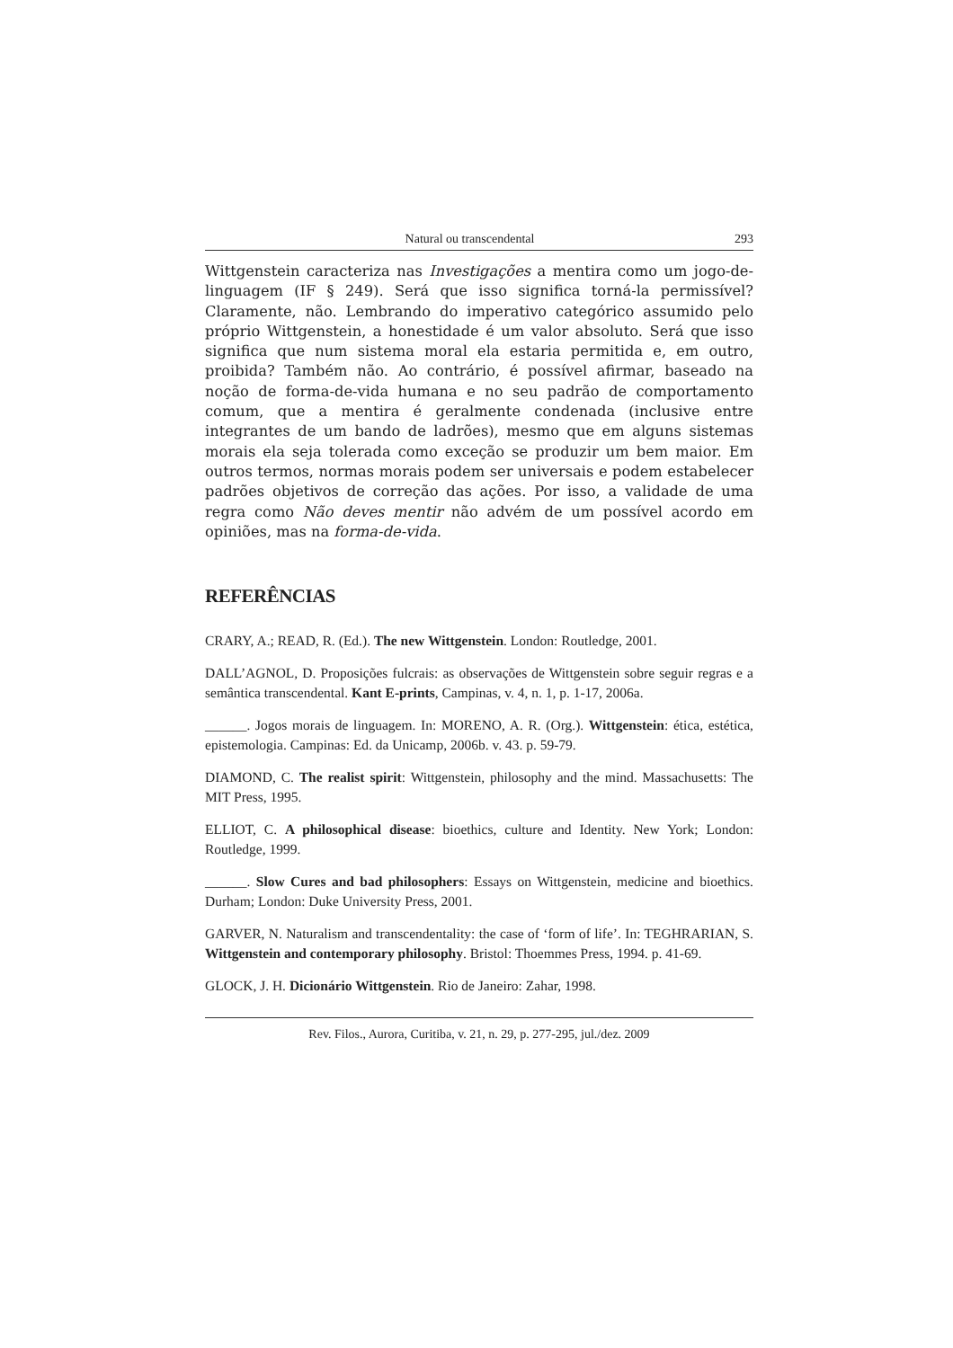Natural ou transcendental 293
Wittgenstein caracteriza nas Investigações a mentira como um jogo-de-linguagem (IF § 249). Será que isso significa torná-la permissível? Claramente, não. Lembrando do imperativo categórico assumido pelo próprio Wittgenstein, a honestidade é um valor absoluto. Será que isso significa que num sistema moral ela estaria permitida e, em outro, proibida? Também não. Ao contrário, é possível afirmar, baseado na noção de forma-de-vida humana e no seu padrão de comportamento comum, que a mentira é geralmente condenada (inclusive entre integrantes de um bando de ladrões), mesmo que em alguns sistemas morais ela seja tolerada como exceção se produzir um bem maior. Em outros termos, normas morais podem ser universais e podem estabelecer padrões objetivos de correção das ações. Por isso, a validade de uma regra como Não deves mentir não advém de um possível acordo em opiniões, mas na forma-de-vida.
REFERÊNCIAS
CRARY, A.; READ, R. (Ed.). The new Wittgenstein. London: Routledge, 2001.
DALL’AGNOL, D. Proposições fulcrais: as observações de Wittgenstein sobre seguir regras e a semântica transcendental. Kant E-prints, Campinas, v. 4, n. 1, p. 1-17, 2006a.
______. Jogos morais de linguagem. In: MORENO, A. R. (Org.). Wittgenstein: ética, estética, epistemologia. Campinas: Ed. da Unicamp, 2006b. v. 43. p. 59-79.
DIAMOND, C. The realist spirit: Wittgenstein, philosophy and the mind. Massachusetts: The MIT Press, 1995.
ELLIOT, C. A philosophical disease: bioethics, culture and Identity. New York; London: Routledge, 1999.
______. Slow Cures and bad philosophers: Essays on Wittgenstein, medicine and bioethics. Durham; London: Duke University Press, 2001.
GARVER, N. Naturalism and transcendentality: the case of ‘form of life’. In: TEGHRARIAN, S. Wittgenstein and contemporary philosophy. Bristol: Thoemmes Press, 1994. p. 41-69.
GLOCK, J. H. Dicionário Wittgenstein. Rio de Janeiro: Zahar, 1998.
Rev. Filos., Aurora, Curitiba, v. 21, n. 29, p. 277-295, jul./dez. 2009